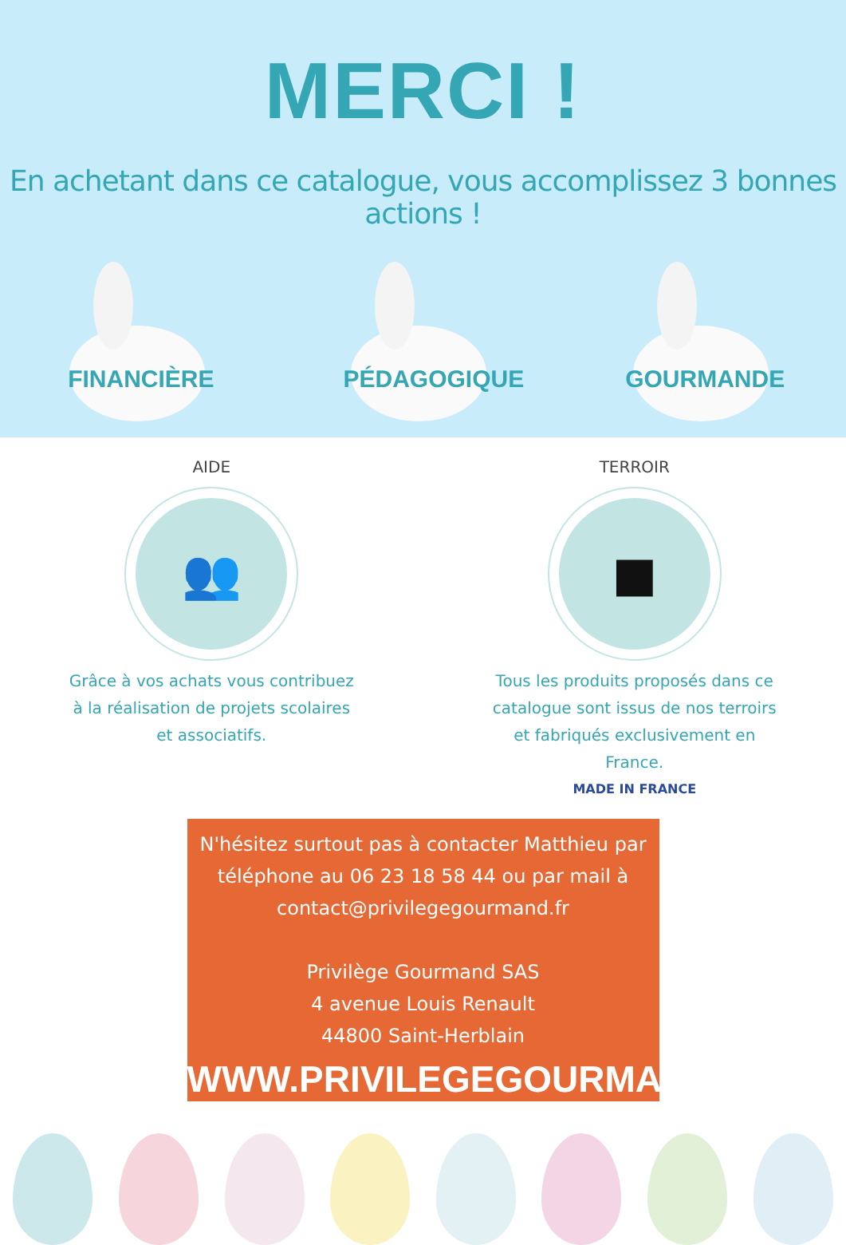MERCI !
En achetant dans ce catalogue, vous accomplissez 3 bonnes actions !
FINANCIÈRE PÉDAGOGIQUE GOURMANDE
AIDE
👥
Grâce à vos achats vous contribuez à la réalisation de projets scolaires et associatifs.
TERROIR
■
Tous les produits proposés dans ce catalogue sont issus de nos terroirs et fabriqués exclusivement en France.
MADE IN FRANCE
N'hésitez surtout pas à contacter Matthieu par
téléphone au 06 23 18 58 44 ou par mail à
contact@privilegegourmand.fr
Privilège Gourmand SAS
4 avenue Louis Renault
44800 Saint-Herblain
WWW.PRIVILEGEGOURMAND.FR